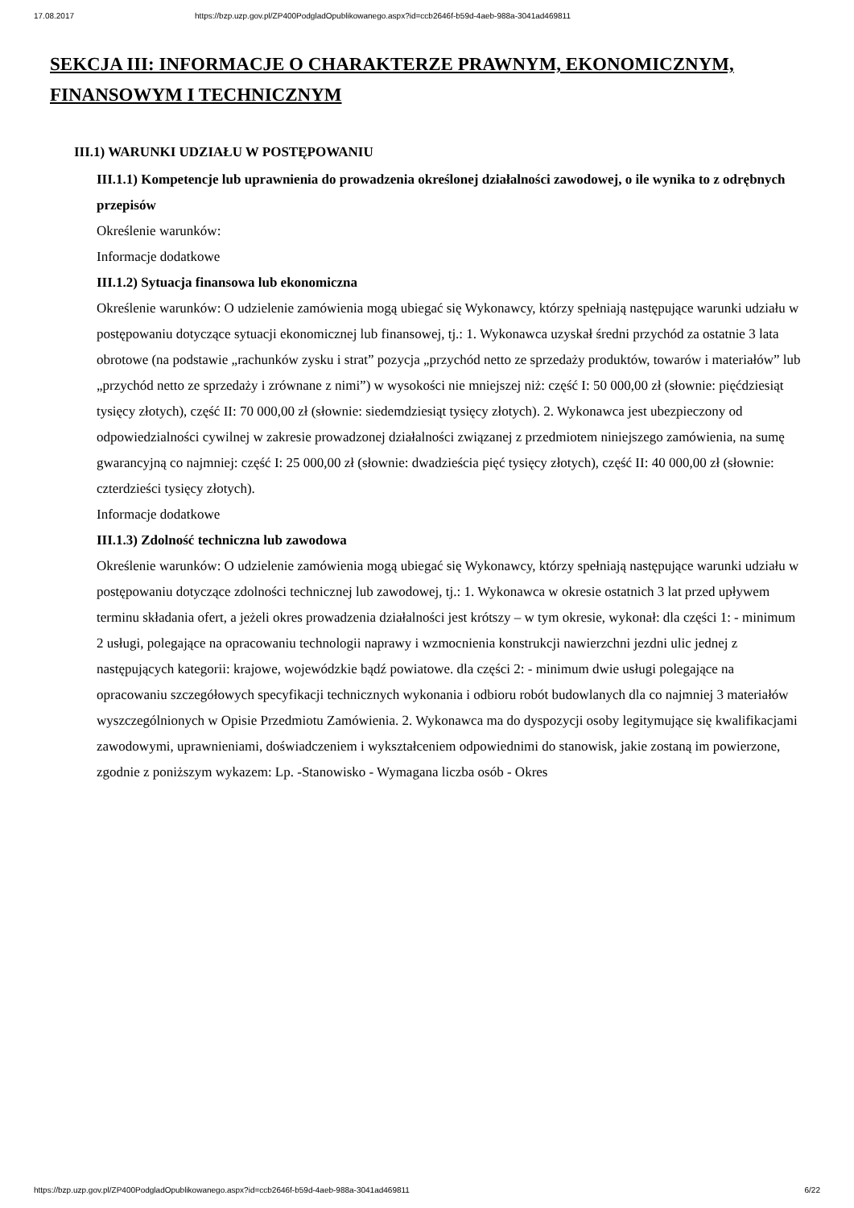17.08.2017 https://bzp.uzp.gov.pl/ZP400PodgladOpublikowanego.aspx?id=ccb2646f-b59d-4aeb-988a-3041ad469811
SEKCJA III: INFORMACJE O CHARAKTERZE PRAWNYM, EKONOMICZNYM, FINANSOWYM I TECHNICZNYM
III.1) WARUNKI UDZIAŁU W POSTĘPOWANIU
III.1.1) Kompetencje lub uprawnienia do prowadzenia określonej działalności zawodowej, o ile wynika to z odrębnych przepisów
Określenie warunków:
Informacje dodatkowe
III.1.2) Sytuacja finansowa lub ekonomiczna
Określenie warunków: O udzielenie zamówienia mogą ubiegać się Wykonawcy, którzy spełniają następujące warunki udziału w postępowaniu dotyczące sytuacji ekonomicznej lub finansowej, tj.: 1. Wykonawca uzyskał średni przychód za ostatnie 3 lata obrotowe (na podstawie „rachunków zysku i strat” pozycja „przychód netto ze sprzedaży produktów, towarów i materiałów” lub „przychód netto ze sprzedaży i zrównane z nimi”) w wysokości nie mniejszej niż: część I: 50 000,00 zł (słownie: pięćdziesiąt tysięcy złotych), część II: 70 000,00 zł (słownie: siedemdziesiąt tysięcy złotych). 2. Wykonawca jest ubezpieczony od odpowiedzialności cywilnej w zakresie prowadzonej działalności związanej z przedmiotem niniejszego zamówienia, na sumę gwarancyjną co najmniej: część I: 25 000,00 zł (słownie: dwadzieścia pięć tysięcy złotych), część II: 40 000,00 zł (słownie: czterdzieści tysięcy złotych).
Informacje dodatkowe
III.1.3) Zdolność techniczna lub zawodowa
Określenie warunków: O udzielenie zamówienia mogą ubiegać się Wykonawcy, którzy spełniają następujące warunki udziału w postępowaniu dotyczące zdolności technicznej lub zawodowej, tj.: 1. Wykonawca w okresie ostatnich 3 lat przed upływem terminu składania ofert, a jeżeli okres prowadzenia działalności jest krótszy – w tym okresie, wykonał: dla części 1: - minimum 2 usługi, polegające na opracowaniu technologii naprawy i wzmocnienia konstrukcji nawierzchni jezdni ulic jednej z następujących kategorii: krajowe, wojewódzkie bądź powiatowe. dla części 2: - minimum dwie usługi polegające na opracowaniu szczegółowych specyfikacji technicznych wykonania i odbioru robót budowlanych dla co najmniej 3 materiałów wyszczególnionych w Opisie Przedmiotu Zamówienia. 2. Wykonawca ma do dyspozycji osoby legitymujące się kwalifikacjami zawodowymi, uprawnieniami, doświadczeniem i wykształceniem odpowiednimi do stanowisk, jakie zostaną im powierzone, zgodnie z poniższym wykazem: Lp. -Stanowisko - Wymagana liczba osób - Okres
https://bzp.uzp.gov.pl/ZP400PodgladOpublikowanego.aspx?id=ccb2646f-b59d-4aeb-988a-3041ad469811 6/22